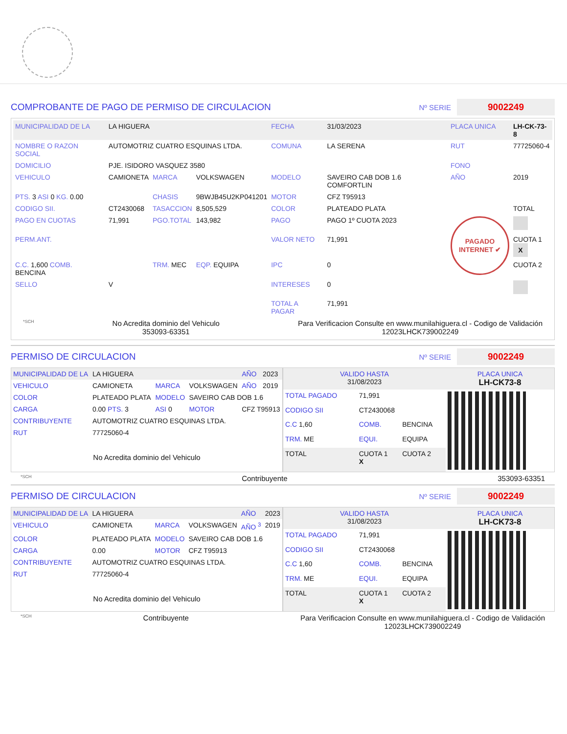COMPROBANTE DE PAGO DE PERMISO DE CIRCULACION Nº SERIE 9002249
| MUNICIPALIDAD DE LA | LA HIGUERA | | | FECHA | 31/03/2023 | PLACA UNICA | LH-CK-73-8 |
| NOMBRE O RAZON SOCIAL | AUTOMOTRIZ CUATRO ESQUINAS LTDA. | | | COMUNA | LA SERENA | RUT | 77725060-4 |
| DOMICILIO | PJE. ISIDORO VASQUEZ 3580 | | | | | FONO | |
| VEHICULO | CAMIONETA | MARCA | VOLKSWAGEN | MODELO | SAVEIRO CAB DOB 1.6 COMFORTLIN | AÑO | 2019 |
| PTS. 3 ASI 0 KG. 0.00 | | CHASIS | 9BWJB45U2KP041201 | MOTOR | CFZ T95913 | | |
| CODIGO SII. | CT2430068 | TASACCION | 8,505,529 | COLOR | PLATEADO PLATA | | TOTAL |
| PAGO EN CUOTAS | 71,991 | PGO.TOTAL | 143,982 | PAGO | PAGO 1º CUOTA 2023 | PAGADO INTERNET ✔ | |
| PERM.ANT. | | | | VALOR NETO | 71,991 | | CUOTA 1 X |
| C.C. 1,600 COMB. BENCINA | | TRM. MEC | EQP. EQUIPA | IPC | 0 | | CUOTA 2 |
| SELLO | V | | | INTERESES | 0 | | |
| | | | | TOTAL A PAGAR | 71,991 | | |
*SCH No Acredita dominio del Vehiculo
353093-63351 Para Verificacion Consulte en www.munilahiguera.cl - Codigo de Validación
12023LHCK739002249
PERMISO DE CIRCULACION Nº SERIE 9002249
| MUNICIPALIDAD DE LA | LA HIGUERA | | | AÑO | 2023 |
| VEHICULO | CAMIONETA | MARCA | VOLKSWAGEN | AÑO | 2019 |
| COLOR | PLATEADO PLATA | MODELO | SAVEIRO CAB DOB 1.6 | | |
| CARGA | 0.00 PTS. 3 | ASI 0 | MOTOR | CFZ T95913 | |
| CONTRIBUYENTE | AUTOMOTRIZ CUATRO ESQUINAS LTDA. | | | | |
| RUT | 77725060-4 | | | | |
| No Acredita dominio del Vehiculo | | | | | |
| VALIDO HASTA 31/08/2023 | | | PLACA UNICA LH-CK73-8 |
| TOTAL PAGADO | 71,991 | | |
| CODIGO SII | CT2430068 | | |
| C.C 1,60 | COMB. | BENCINA | |
| TRM. ME | EQUI. | EQUIPA | |
| TOTAL | CUOTA 1 X | CUOTA 2 | |
*SCH Contribuyente 353093-63351
PERMISO DE CIRCULACION Nº SERIE 9002249
| MUNICIPALIDAD DE LA | LA HIGUERA | | | AÑO | 2023 |
| VEHICULO | CAMIONETA | MARCA | VOLKSWAGEN | AÑO <sup>3</sup> | 2019 |
| COLOR | PLATEADO PLATA | MODELO | SAVEIRO CAB DOB 1.6 | | |
| CARGA | 0.00 | MOTOR | CFZ T95913 | | |
| CONTRIBUYENTE | AUTOMOTRIZ CUATRO ESQUINAS LTDA. | | | | |
| RUT | 77725060-4 | | | | |
| No Acredita dominio del Vehiculo | | | | | |
| VALIDO HASTA 31/08/2023 | | | PLACA UNICA LH-CK73-8 |
| TOTAL PAGADO | 71,991 | | |
| CODIGO SII | CT2430068 | | |
| C.C 1,60 | COMB. | BENCINA | |
| TRM. ME | EQUI. | EQUIPA | |
| TOTAL | CUOTA 1 X | CUOTA 2 | |
*SCH Contribuyente Para Verificacion Consulte en www.munilahiguera.cl - Codigo de Validación
12023LHCK739002249